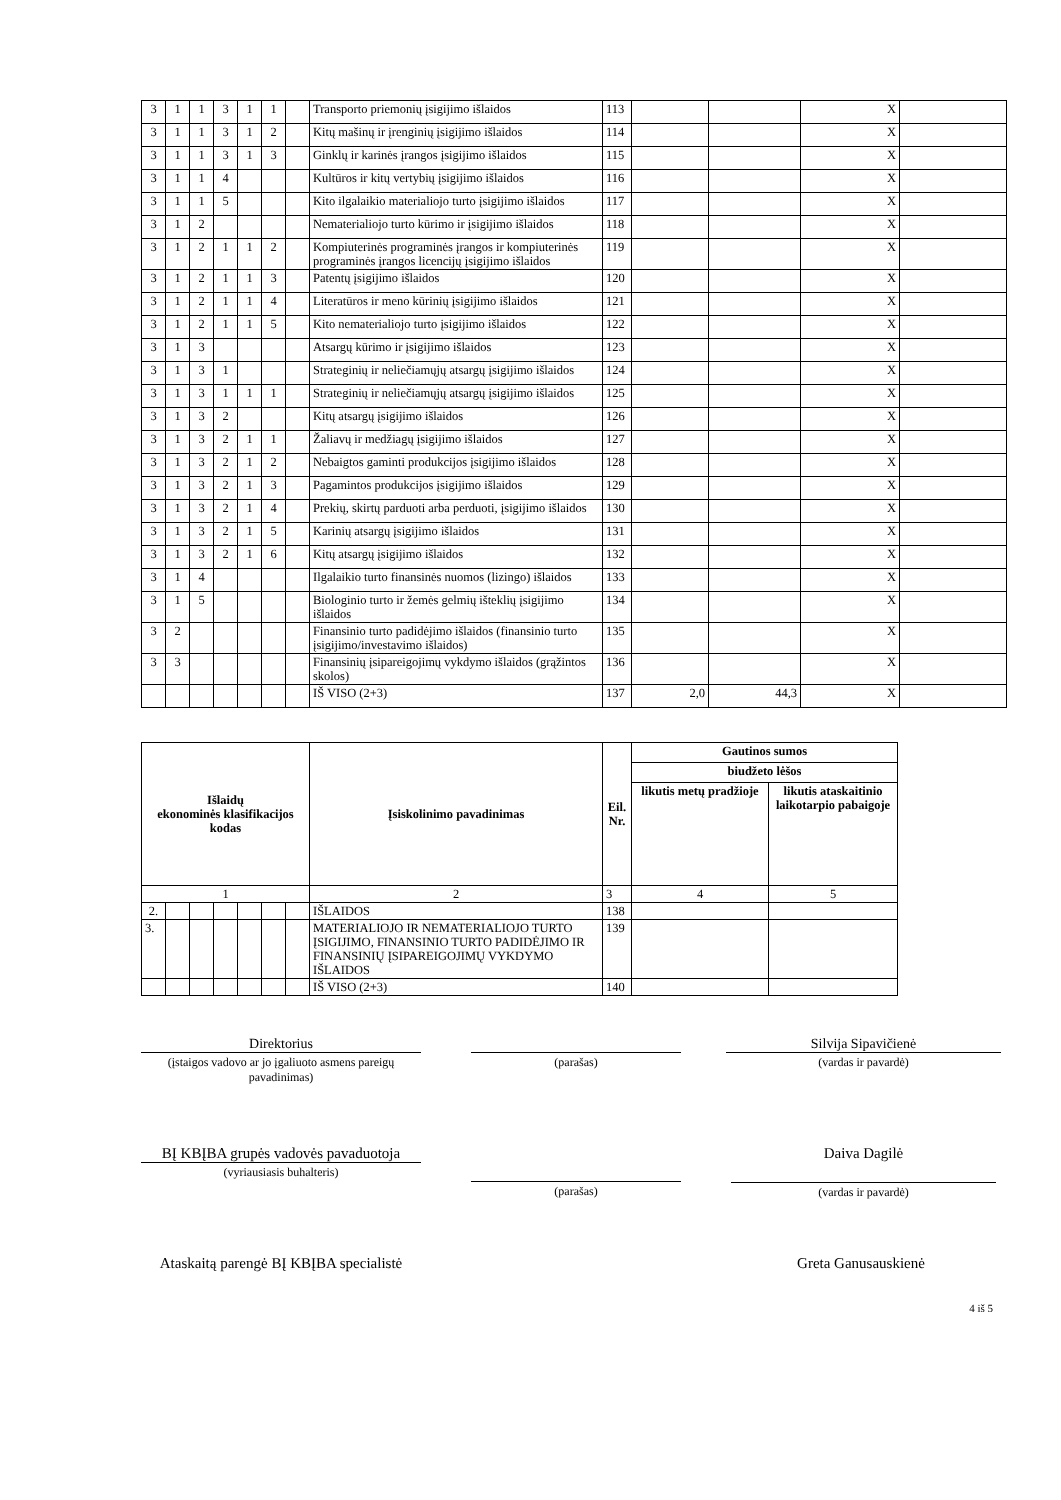| 3 | 1 | 1 | 3 | 1 | 1 | | Transporto priemonių įsigijimo išlaidos | 113 | | | X | |
| 3 | 1 | 1 | 3 | 1 | 2 | | Kitų mašinų ir įrenginių įsigijimo išlaidos | 114 | | | X | |
| 3 | 1 | 1 | 3 | 1 | 3 | | Ginklų ir karinės įrangos įsigijimo išlaidos | 115 | | | X | |
| 3 | 1 | 1 | 4 | | | | Kultūros ir kitų vertybių įsigijimo išlaidos | 116 | | | X | |
| 3 | 1 | 1 | 5 | | | | Kito ilgalaikio materialiojo turto įsigijimo išlaidos | 117 | | | X | |
| 3 | 1 | 2 | | | | | Nematerialiojo turto kūrimo ir įsigijimo išlaidos | 118 | | | X | |
| 3 | 1 | 2 | 1 | 1 | 2 | | Kompiuterinės programinės įrangos ir kompiuterinės programinės įrangos licencijų įsigijimo išlaidos | 119 | | | X | |
| 3 | 1 | 2 | 1 | 1 | 3 | | Patentų įsigijimo išlaidos | 120 | | | X | |
| 3 | 1 | 2 | 1 | 1 | 4 | | Literatūros ir meno kūrinių įsigijimo išlaidos | 121 | | | X | |
| 3 | 1 | 2 | 1 | 1 | 5 | | Kito nematerialiojo turto įsigijimo išlaidos | 122 | | | X | |
| 3 | 1 | 3 | | | | | Atsargų kūrimo ir įsigijimo išlaidos | 123 | | | X | |
| 3 | 1 | 3 | 1 | | | | Strateginių ir neliečiamųjų atsargų įsigijimo išlaidos | 124 | | | X | |
| 3 | 1 | 3 | 1 | 1 | 1 | | Strateginių ir neliečiamųjų atsargų įsigijimo išlaidos | 125 | | | X | |
| 3 | 1 | 3 | 2 | | | | Kitų atsargų įsigijimo išlaidos | 126 | | | X | |
| 3 | 1 | 3 | 2 | 1 | 1 | | Žaliavų ir medžiagų įsigijimo išlaidos | 127 | | | X | |
| 3 | 1 | 3 | 2 | 1 | 2 | | Nebaigtos gaminti produkcijos įsigijimo išlaidos | 128 | | | X | |
| 3 | 1 | 3 | 2 | 1 | 3 | | Pagamintos produkcijos įsigijimo išlaidos | 129 | | | X | |
| 3 | 1 | 3 | 2 | 1 | 4 | | Prekių, skirtų parduoti arba perduoti, įsigijimo išlaidos | 130 | | | X | |
| 3 | 1 | 3 | 2 | 1 | 5 | | Karinių atsargų įsigijimo išlaidos | 131 | | | X | |
| 3 | 1 | 3 | 2 | 1 | 6 | | Kitų atsargų įsigijimo išlaidos | 132 | | | X | |
| 3 | 1 | 4 | | | | | Ilgalaikio turto finansinės nuomos (lizingo) išlaidos | 133 | | | X | |
| 3 | 1 | 5 | | | | | Biologinio turto ir žemės gelmių išteklių įsigijimo išlaidos | 134 | | | X | |
| 3 | 2 | | | | | | Finansinio turto padidėjimo išlaidos (finansinio turto įsigijimo/investavimo išlaidos) | 135 | | | X | |
| 3 | 3 | | | | | | Finansinių įsipareigojimų vykdymo išlaidos (grąžintos skolos) | 136 | | | X | |
| | | | | | | | IŠ VISO (2+3) | 137 | 2,0 | 44,3 | X | |
| Išlaidų ekonominės klasifikacijos kodas | | | | | | | Įsiskolinimo pavadinimas | Eil. Nr. | Gautinos sumos | |
| --- | --- | --- | --- | --- | --- | --- | --- | --- | --- | --- |
| | | | | | | | | | biudžeto lėšos | |
| | | | | | | | | | likutis metų pradžioje | likutis ataskaitinio laikotarpio pabaigoje |
| 1 | | | | | | | 2 | 3 | 4 | 5 |
| 2. | | | | | | | IŠLAIDOS | 138 | | |
| 3. | | | | | | | MATERIALIOJO IR NEMATERIALIOJO TURTO ĮSIGIJIMO, FINANSINIO TURTO PADIDĖJIMO IR FINANSINIŲ ĮSIPAREIGOJIMŲ VYKDYMO IŠLAIDOS | 139 | | |
| | | | | | | | IŠ VISO (2+3) | 140 | | |
Direktorius
(įstaigos vadovo ar jo įgaliuoto asmens pareigų pavadinimas)
(parašas)
Silvija Sipavičienė
(vardas ir pavardė)
BĮ KBĮBA grupės vadovės pavaduotoja
(vyriausiasis buhalteris)
(parašas)
Daiva Dagilė
(vardas ir pavardė)
Ataskaitą parengė BĮ KBĮBA specialistė
Greta Ganusauskienė
4 iš 5